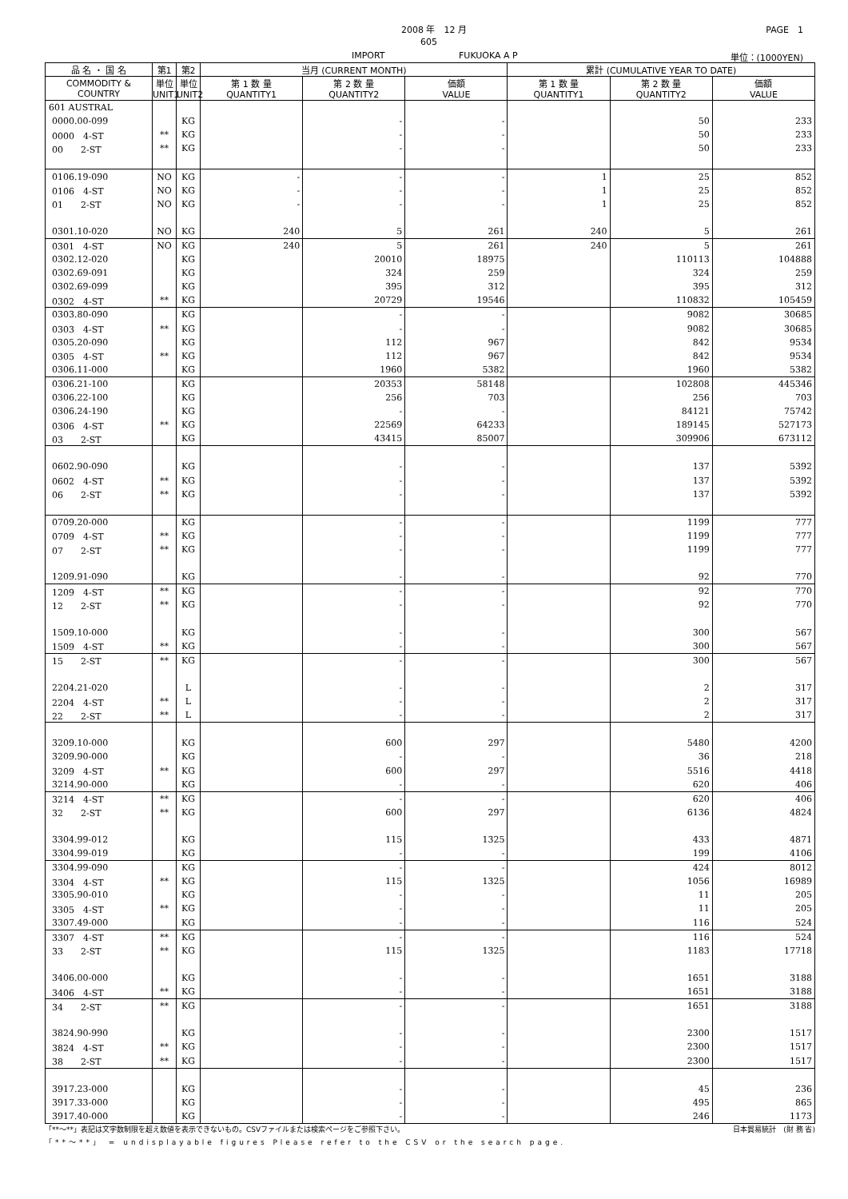2008 年　12 月
605
IMPORT FUKUOKA A P
PAGE　1
単位：(1000YEN)
| 品 名 ・ 国 名 | 第1 | 第2 | 当月 (CURRENT MONTH) | | | 累計 (CUMULATIVE YEAR TO DATE) | | |
| --- | --- | --- | --- | --- | --- | --- | --- | --- |
| COMMODITY & COUNTRY | 単位 UNIT1 | 単位 UNIT2 | 第 1 数 量 QUANTITY1 | 第 2 数 量 QUANTITY2 | 価額 VALUE | 第 1 数 量 QUANTITY1 | 第 2 数 量 QUANTITY2 | 価額 VALUE |
| 601 AUSTRAL | | | | | | | | |
| 0000.00-099 | | KG | | - | - | | 50 | 233 |
| 0000 4-ST | ** | KG | | - | - | | 50 | 233 |
| 00 2-ST | ** | KG | | - | - | | 50 | 233 |
| 0106.19-090 | NO | KG | - | - | - | 1 | 25 | 852 |
| 0106 4-ST | NO | KG | - | - | - | 1 | 25 | 852 |
| 01 2-ST | NO | KG | - | - | - | 1 | 25 | 852 |
| 0301.10-020 | NO | KG | 240 | 5 | 261 | 240 | 5 | 261 |
| 0301 4-ST | NO | KG | 240 | 5 | 261 | 240 | 5 | 261 |
| 0302.12-020 | | KG | | 20010 | 18975 | | 110113 | 104888 |
| 0302.69-091 | | KG | | 324 | 259 | | 324 | 259 |
| 0302.69-099 | | KG | | 395 | 312 | | 395 | 312 |
| 0302 4-ST | ** | KG | | 20729 | 19546 | | 110832 | 105459 |
| 0303.80-090 | | KG | | - | - | | 9082 | 30685 |
| 0303 4-ST | ** | KG | | - | - | | 9082 | 30685 |
| 0305.20-090 | | KG | | 112 | 967 | | 842 | 9534 |
| 0305 4-ST | ** | KG | | 112 | 967 | | 842 | 9534 |
| 0306.11-000 | | KG | | 1960 | 5382 | | 1960 | 5382 |
| 0306.21-100 | | KG | | 20353 | 58148 | | 102808 | 445346 |
| 0306.22-100 | | KG | | 256 | 703 | | 256 | 703 |
| 0306.24-190 | | KG | | - | - | | 84121 | 75742 |
| 0306 4-ST | ** | KG | | 22569 | 64233 | | 189145 | 527173 |
| 03 2-ST | | KG | | 43415 | 85007 | | 309906 | 673112 |
| 0602.90-090 | | KG | | - | - | | 137 | 5392 |
| 0602 4-ST | ** | KG | | - | - | | 137 | 5392 |
| 06 2-ST | ** | KG | | - | - | | 137 | 5392 |
| 0709.20-000 | | KG | | - | - | | 1199 | 777 |
| 0709 4-ST | ** | KG | | - | - | | 1199 | 777 |
| 07 2-ST | ** | KG | | - | - | | 1199 | 777 |
| 1209.91-090 | | KG | | - | - | | 92 | 770 |
| 1209 4-ST | ** | KG | | - | - | | 92 | 770 |
| 12 2-ST | ** | KG | | - | - | | 92 | 770 |
| 1509.10-000 | | KG | | - | - | | 300 | 567 |
| 1509 4-ST | ** | KG | | - | - | | 300 | 567 |
| 15 2-ST | ** | KG | | - | - | | 300 | 567 |
| 2204.21-020 | | L | | - | - | | 2 | 317 |
| 2204 4-ST | ** | L | | - | - | | 2 | 317 |
| 22 2-ST | ** | L | | - | - | | 2 | 317 |
| 3209.10-000 | | KG | | 600 | 297 | | 5480 | 4200 |
| 3209.90-000 | | KG | | - | - | | 36 | 218 |
| 3209 4-ST | ** | KG | | 600 | 297 | | 5516 | 4418 |
| 3214.90-000 | | KG | | - | - | | 620 | 406 |
| 3214 4-ST | ** | KG | | - | - | | 620 | 406 |
| 32 2-ST | ** | KG | | 600 | 297 | | 6136 | 4824 |
| 3304.99-012 | | KG | | 115 | 1325 | | 433 | 4871 |
| 3304.99-019 | | KG | | - | - | | 199 | 4106 |
| 3304.99-090 | | KG | | - | - | | 424 | 8012 |
| 3304 4-ST | ** | KG | | 115 | 1325 | | 1056 | 16989 |
| 3305.90-010 | | KG | | - | - | | 11 | 205 |
| 3305 4-ST | ** | KG | | - | - | | 11 | 205 |
| 3307.49-000 | | KG | | - | - | | 116 | 524 |
| 3307 4-ST | ** | KG | | - | - | | 116 | 524 |
| 33 2-ST | ** | KG | | 115 | 1325 | | 1183 | 17718 |
| 3406.00-000 | | KG | | - | - | | 1651 | 3188 |
| 3406 4-ST | ** | KG | | - | - | | 1651 | 3188 |
| 34 2-ST | ** | KG | | - | - | | 1651 | 3188 |
| 3824.90-990 | | KG | | - | - | | 2300 | 1517 |
| 3824 4-ST | ** | KG | | - | - | | 2300 | 1517 |
| 38 2-ST | ** | KG | | - | - | | 2300 | 1517 |
| 3917.23-000 | | KG | | - | - | | 45 | 236 |
| 3917.33-000 | | KG | | - | - | | 495 | 865 |
| 3917.40-000 | | KG | | - | - | | 246 | 1173 |
「**～**」表記は文字数制限を超え数値を表示できないもの。CSVファイルまたは検索ページをご参照下さい。 日本貿易統計　(財 務 省)
「**～**」 = undisplayable figures Please refer to the CSV or the search page.